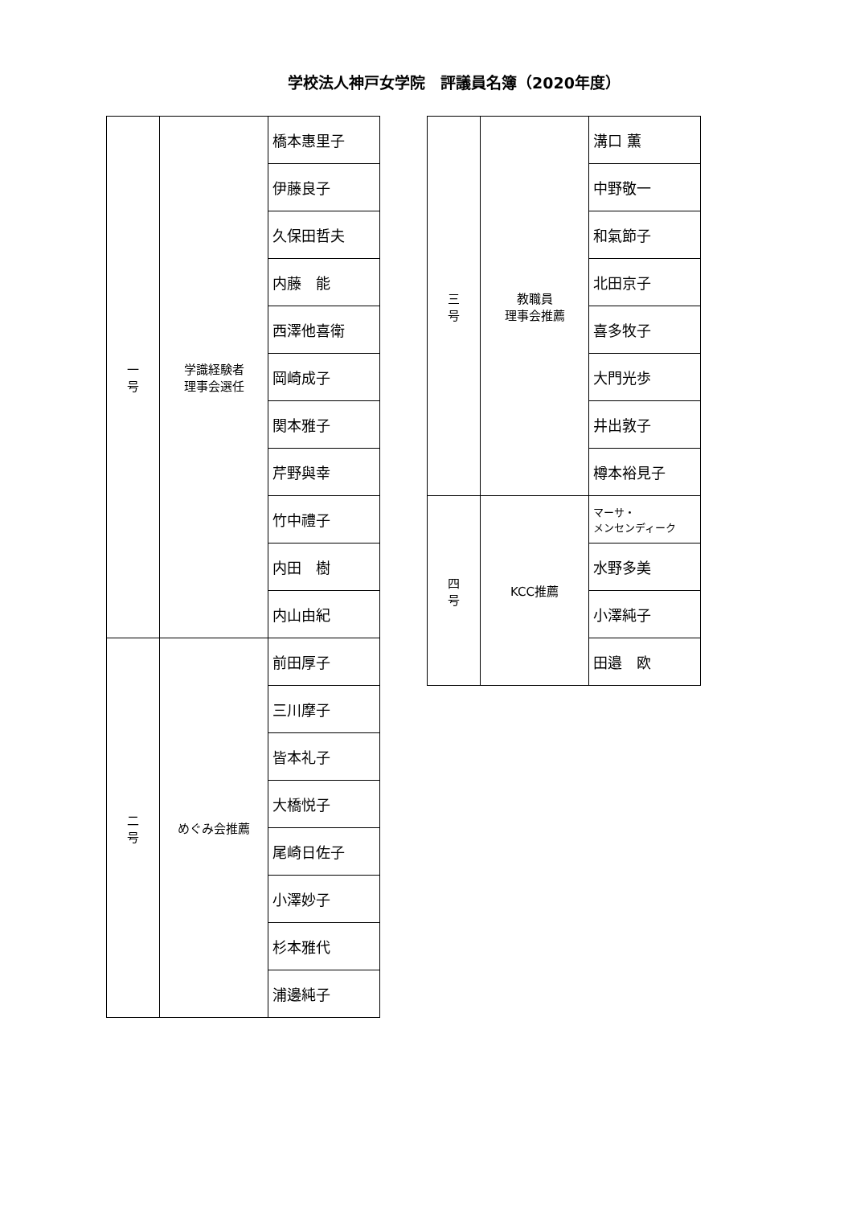学校法人神戸女学院　評議員名簿（2020年度）
| 一 号 | 学識経験者 理事会選任 | 橋本惠里子 |
| | | 伊藤良子 |
| | | 久保田哲夫 |
| | | 内藤 能 |
| | | 西澤他喜衛 |
| | | 岡崎成子 |
| | | 関本雅子 |
| | | 芹野與幸 |
| | | 竹中禮子 |
| | | 内田 樹 |
| | | 内山由紀 |
| 二 号 | めぐみ会推薦 | 前田厚子 |
| | | 三川摩子 |
| | | 皆本礼子 |
| | | 大橋悦子 |
| | | 尾崎日佐子 |
| | | 小澤妙子 |
| | | 杉本雅代 |
| | | 浦邊純子 |
| 三 号 | 教職員 理事会推薦 | 溝口 薫 |
| | | 中野敬一 |
| | | 和氣節子 |
| | | 北田京子 |
| | | 喜多牧子 |
| | | 大門光歩 |
| | | 井出敦子 |
| | | 樽本裕見子 |
| 四 号 | KCC推薦 | マーサ・ メンセンディーク |
| | | 水野多美 |
| | | 小澤純子 |
| | | 田邉 欧 |